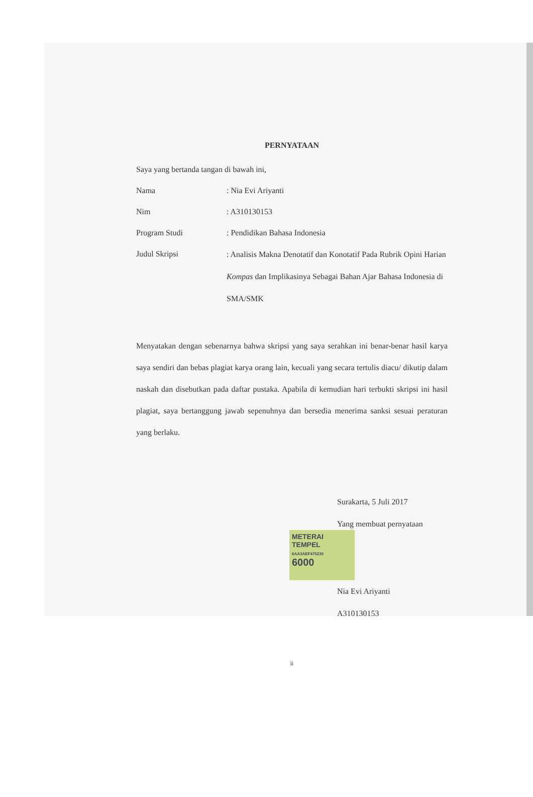PERNYATAAN
Saya yang bertanda tangan di bawah ini,
Nama : Nia Evi Ariyanti
Nim : A310130153
Program Studi : Pendidikan Bahasa Indonesia
Judul Skripsi
: Analisis Makna Denotatif dan Konotatif Pada Rubrik Opini Harian Kompas dan Implikasinya Sebagai Bahan Ajar Bahasa Indonesia di SMA/SMK
Menyatakan dengan sebenarnya bahwa skripsi yang saya serahkan ini benar-benar hasil karya saya sendiri dan bebas plagiat karya orang lain, kecuali yang secara tertulis diacu/ dikutip dalam naskah dan disebutkan pada daftar pustaka. Apabila di kemudian hari terbukti skripsi ini hasil plagiat, saya bertanggung jawab sepenuhnya dan bersedia menerima sanksi sesuai peraturan yang berlaku.
Surakarta, 5 Juli 2017
Yang membuat pernyataan
METERAI TEMPEL
6AA3AEF475230
6000
Nia Evi Ariyanti
A310130153
ii